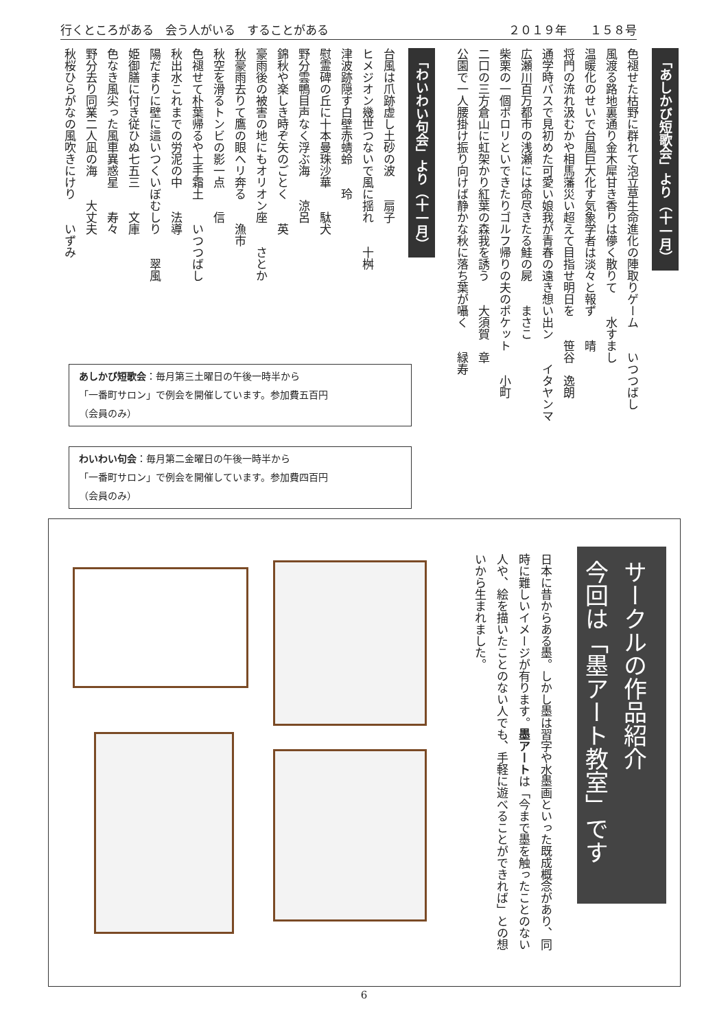行くところがある　会う人がいる　することがある ２０１９年　　１５８号
「あしかび短歌会」より（十一月）
色褪せた枯野に群れて泡立草生命進化の陣取りゲーム　　いつつばし
風渡る路地裏通り金木犀甘き香りは儚く散りて　　水すまし
温暖化のせいで台風巨大化す気象学者は淡々と報ず　　晴
将門の流れ汲むかや相馬藩災い超えて目指せ明日を　　笹谷　逸朗
通学時バスで見初めた可愛い娘我が青春の遠き想い出ン　　イタヤンマ
広瀬川百万都市の浅瀬には命尽きたる鮭の屍　　まさこ
柴栗の一個ポロリといできたりゴルフ帰りの夫のポケット　　小町
二口の三方倉山に虹架かり紅葉の森我を誘う　　大須賀　章
公園で一人腰掛け振り向けば静かな秋に落ち葉が囁く　　緑寿
「わいわい句会」より（十一月）
台風は爪跡虚し土砂の波　　扇子
ヒメジオン幾世つないで風に揺れ　　十桝
津波跡隠す白壁赤蜻蛉　　玲
慰霊碑の丘に十本曼珠沙華　　駄犬
野分雲鴨目声なく浮ぶ海　　涼呂
錦秋や楽しき時ぞ矢のごとく　　英
豪雨後の被害の地にもオリオン座　　さとか
秋豪雨去りて鷹の眼へリ奔る　　漁市
秋空を滑るトンビの影一点　　信
色褪せて朴葉帰るや土手霜土　　いつつばし
秋出水これまでの労泥の中　　法導
陽だまりに壁に這いつくいぼむしり　　翠風
姫御膳に付き従ひぬ七五三　　文庫
色なき風尖った風車異惑星　　寿々
野分去り同業二人凪の海　　大丈夫
秋桜ひらがなの風吹きにけり　　いずみ
あしかび短歌会：毎月第三土曜日の午後一時半から
「一番町サロン」で例会を開催しています。参加費五百円
（会員のみ）
わいわい句会：毎月第二金曜日の午後一時半から
「一番町サロン」で例会を開催しています。参加費四百円
（会員のみ）
サークルの作品紹介
今回は「墨アート教室」です
日本に昔からある墨。しかし墨は習字や水墨画といった既成概念があり、同時に難しいイメージが有ります。墨アートは「今まで墨を触ったことのない人や、絵を描いたことのない人でも、手軽に遊べることができれば」との想いから生まれました。
6